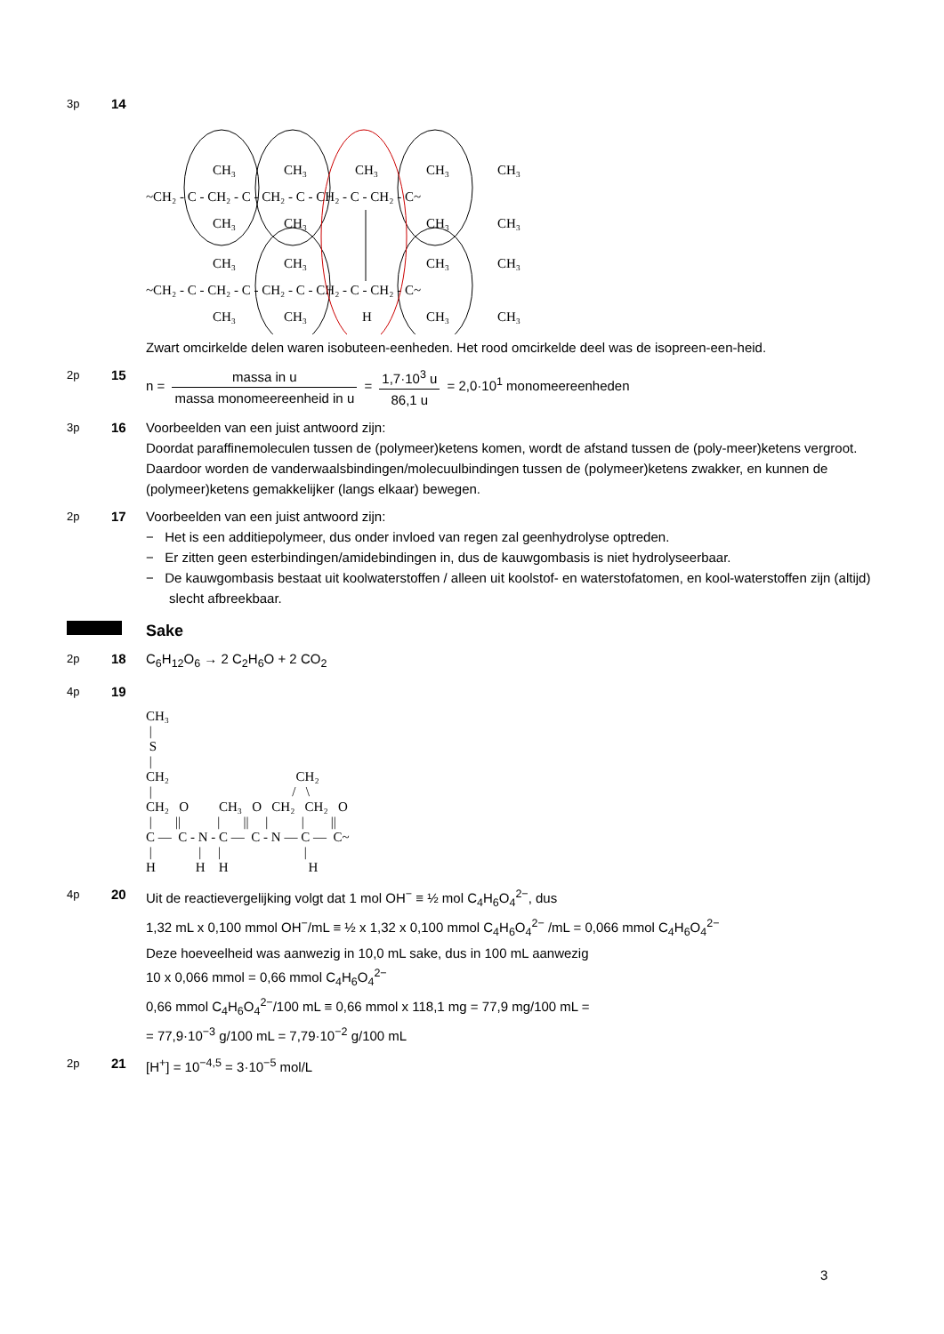3p
14
CH₃
CH₃
CH₃
CH₃
CH₃
~CH₂ - C - CH₂ - C - CH₂ - C - CH₂ - C - CH₂ - C~
CH₃
CH₃
CH₃
CH₃
CH₃
CH₃
CH₃
CH₃
~CH₂ - C - CH₂ - C - CH₂ - C - CH₂ - C - CH₂ - C~
CH₃
CH₃
H
CH₃
CH₃
Zwart omcirkelde delen waren isobuteen-eenheden. Het rood omcirkelde deel was de isopreen-een-heid.
2p
15 n = massa in u massa monomeereenheid in u = 1,7·10<sup>3</sup> u 86,1 u = 2,0·10<sup>1</sup> monomeereenheden
3p
16 Voorbeelden van een juist antwoord zijn:
Doordat paraffinemoleculen tussen de (polymeer)ketens komen, wordt de afstand tussen de (poly-meer)ketens vergroot. Daardoor worden de vanderwaalsbindingen/molecuulbindingen tussen de (polymeer)ketens zwakker, en kunnen de (polymeer)ketens gemakkelijker (langs elkaar) bewegen.
2p
17 Voorbeelden van een juist antwoord zijn:
− Het is een additiepolymeer, dus onder invloed van regen zal geenhydrolyse optreden.
− Er zitten geen esterbindingen/amidebindingen in, dus de kauwgombasis is niet hydrolyseerbaar.
− De kauwgombasis bestaat uit koolwaterstoffen / alleen uit koolstof- en waterstofatomen, en kool-waterstoffen zijn (altijd) slecht afbreekbaar.
Sake
2p
18 C<sub>6</sub>H<sub>12</sub>O<sub>6</sub> → 2 C<sub>2</sub>H<sub>6</sub>O + 2 CO<sub>2</sub>
4p
19
CH₃ | S | CH₂ CH₂ | / \ CH₂ O CH₃ O CH₂ CH₂ O | || | || | | || C — C - N - C — C - N — C — C~ | | | | H H H H
4p
20 Uit de reactievergelijking volgt dat 1 mol OH<sup>−</sup> ≡ ½ mol C<sub>4</sub>H<sub>6</sub>O<sub>4</sub><sup>2−</sup>, dus
1,32 mL x 0,100 mmol OH<sup>−</sup>/mL ≡ ½ x 1,32 x 0,100 mmol C<sub>4</sub>H<sub>6</sub>O<sub>4</sub><sup>2−</sup> /mL = 0,066 mmol C<sub>4</sub>H<sub>6</sub>O<sub>4</sub><sup>2−</sup>
Deze hoeveelheid was aanwezig in 10,0 mL sake, dus in 100 mL aanwezig
10 x 0,066 mmol = 0,66 mmol C<sub>4</sub>H<sub>6</sub>O<sub>4</sub><sup>2−</sup>
0,66 mmol C<sub>4</sub>H<sub>6</sub>O<sub>4</sub><sup>2−</sup>/100 mL ≡ 0,66 mmol x 118,1 mg = 77,9 mg/100 mL =
= 77,9·10<sup>−3</sup> g/100 mL = 7,79·10<sup>−2</sup> g/100 mL
2p
21 [H<sup>+</sup>] = 10<sup>−4,5</sup> = 3·10<sup>−5</sup> mol/L
3